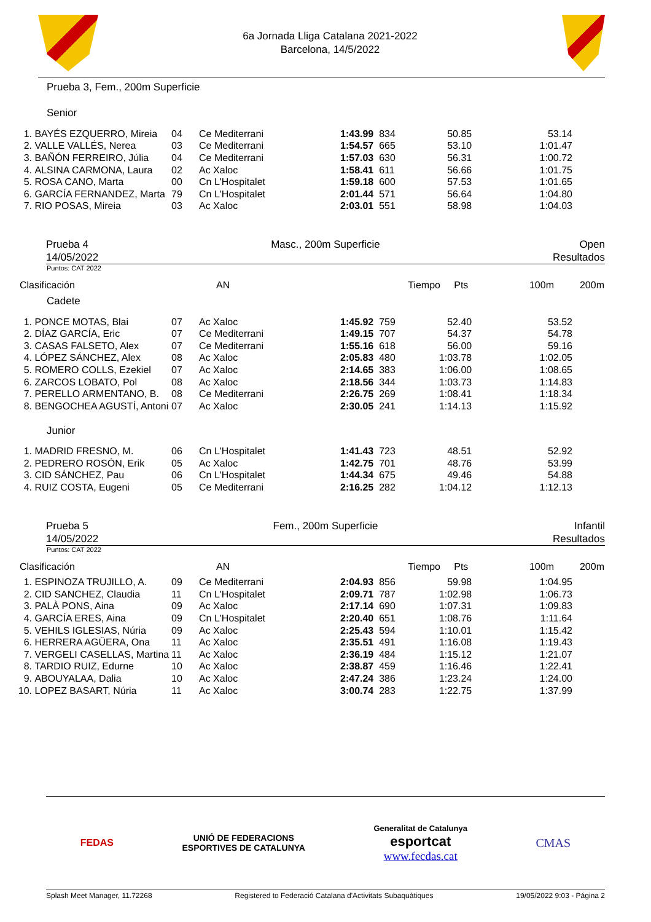6a Jornada Lliga Catalana 2021-2022
Barcelona, 14/5/2022
Prueba 3, Fem., 200m Superficie
Senior
| 1. | BAYÉS EZQUERRO, Mireia | 04 | Ce Mediterrani | 1:43.99 | 834 | 50.85 | 53.14 |
| 2. | VALLE VALLÉS, Nerea | 03 | Ce Mediterrani | 1:54.57 | 665 | 53.10 | 1:01.47 |
| 3. | BAÑÓN FERREIRO, Júlia | 04 | Ce Mediterrani | 1:57.03 | 630 | 56.31 | 1:00.72 |
| 4. | ALSINA CARMONA, Laura | 02 | Ac Xaloc | 1:58.41 | 611 | 56.66 | 1:01.75 |
| 5. | ROSA CANO, Marta | 00 | Cn L'Hospitalet | 1:59.18 | 600 | 57.53 | 1:01.65 |
| 6. | GARCÍA FERNANDEZ, Marta | 79 | Cn L'Hospitalet | 2:01.44 | 571 | 56.64 | 1:04.80 |
| 7. | RIO POSAS, Mireia | 03 | Ac Xaloc | 2:03.01 | 551 | 58.98 | 1:04.03 |
Prueba 4
14/05/2022
Masc., 200m Superficie Open
Resultados
Puntos: CAT 2022
| Clasificación | AN | Tiempo | Pts | 100m | 200m |
Cadete
| 1. | PONCE MOTAS, Blai | 07 | Ac Xaloc | 1:45.92 | 759 | 52.40 | 53.52 |
| 2. | DÍAZ GARCÍA, Eric | 07 | Ce Mediterrani | 1:49.15 | 707 | 54.37 | 54.78 |
| 3. | CASAS FALSETO, Alex | 07 | Ce Mediterrani | 1:55.16 | 618 | 56.00 | 59.16 |
| 4. | LÓPEZ SÁNCHEZ, Alex | 08 | Ac Xaloc | 2:05.83 | 480 | 1:03.78 | 1:02.05 |
| 5. | ROMERO COLLS, Ezekiel | 07 | Ac Xaloc | 2:14.65 | 383 | 1:06.00 | 1:08.65 |
| 6. | ZARCOS LOBATO, Pol | 08 | Ac Xaloc | 2:18.56 | 344 | 1:03.73 | 1:14.83 |
| 7. | PERELLO ARMENTANO, B. | 08 | Ce Mediterrani | 2:26.75 | 269 | 1:08.41 | 1:18.34 |
| 8. | BENGOCHEA AGUSTÍ, Antoni | 07 | Ac Xaloc | 2:30.05 | 241 | 1:14.13 | 1:15.92 |
Junior
| 1. | MADRID FRESNO, M. | 06 | Cn L'Hospitalet | 1:41.43 | 723 | 48.51 | 52.92 |
| 2. | PEDRERO ROSÓN, Erik | 05 | Ac Xaloc | 1:42.75 | 701 | 48.76 | 53.99 |
| 3. | CID SÁNCHEZ, Pau | 06 | Cn L'Hospitalet | 1:44.34 | 675 | 49.46 | 54.88 |
| 4. | RUIZ COSTA, Eugeni | 05 | Ce Mediterrani | 2:16.25 | 282 | 1:04.12 | 1:12.13 |
Prueba 5
14/05/2022
Fem., 200m Superficie Infantil
Resultados
Puntos: CAT 2022
| Clasificación | AN | Tiempo | Pts | 100m | 200m |
| 1. | ESPINOZA TRUJILLO, A. | 09 | Ce Mediterrani | 2:04.93 | 856 | 59.98 | 1:04.95 |
| 2. | CID SANCHEZ, Claudia | 11 | Cn L'Hospitalet | 2:09.71 | 787 | 1:02.98 | 1:06.73 |
| 3. | PALÀ PONS, Aina | 09 | Ac Xaloc | 2:17.14 | 690 | 1:07.31 | 1:09.83 |
| 4. | GARCÍA ERES, Aina | 09 | Cn L'Hospitalet | 2:20.40 | 651 | 1:08.76 | 1:11.64 |
| 5. | VEHILS IGLESIAS, Núria | 09 | Ac Xaloc | 2:25.43 | 594 | 1:10.01 | 1:15.42 |
| 6. | HERRERA AGÜERA, Ona | 11 | Ac Xaloc | 2:35.51 | 491 | 1:16.08 | 1:19.43 |
| 7. | VERGELI CASELLAS, Martina | 11 | Ac Xaloc | 2:36.19 | 484 | 1:15.12 | 1:21.07 |
| 8. | TARDIO RUIZ, Edurne | 10 | Ac Xaloc | 2:38.87 | 459 | 1:16.46 | 1:22.41 |
| 9. | ABOUYALAA, Dalia | 10 | Ac Xaloc | 2:47.24 | 386 | 1:23.24 | 1:24.00 |
| 10. | LOPEZ BASART, Núria | 11 | Ac Xaloc | 3:00.74 | 283 | 1:22.75 | 1:37.99 |
FEDAS
UNIÓ DE FEDERACIONS
ESPORTIVES DE CATALUNYA
Generalitat de Catalunya
esportcat
www.fecdas.cat
CMAS
Splash Meet Manager, 11.72268 Registered to Federació Catalana d'Activitats Subaquàtiques 19/05/2022 9:03 - Página 2